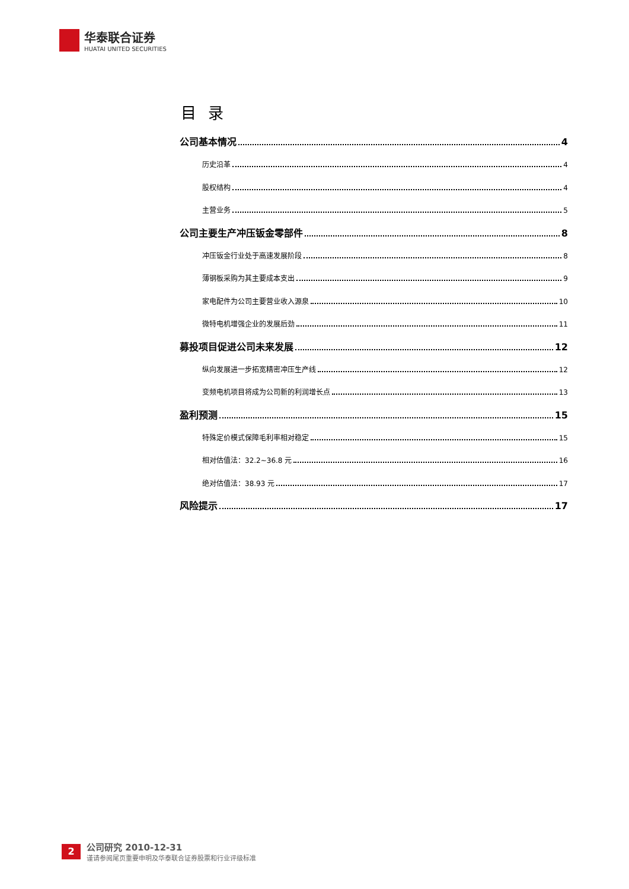华泰联合证券
HUATAI UNITED SECURITIES
目录
公司基本情况 4
历史沿革 4
股权结构 4
主营业务 5
公司主要生产冲压钣金零部件 8
冲压钣金行业处于高速发展阶段 8
薄钢板采购为其主要成本支出 9
家电配件为公司主要营业收入源泉 10
微特电机增强企业的发展后劲 11
募投项目促进公司未来发展 12
纵向发展进一步拓宽精密冲压生产线 12
变频电机项目将成为公司新的利润增长点 13
盈利预测 15
特殊定价模式保障毛利率相对稳定 15
相对估值法：32.2~36.8 元 16
绝对估值法：38.93 元 17
风险提示 17
2
公司研究 2010-12-31
谨请参阅尾页重要申明及华泰联合证券股票和行业评级标准